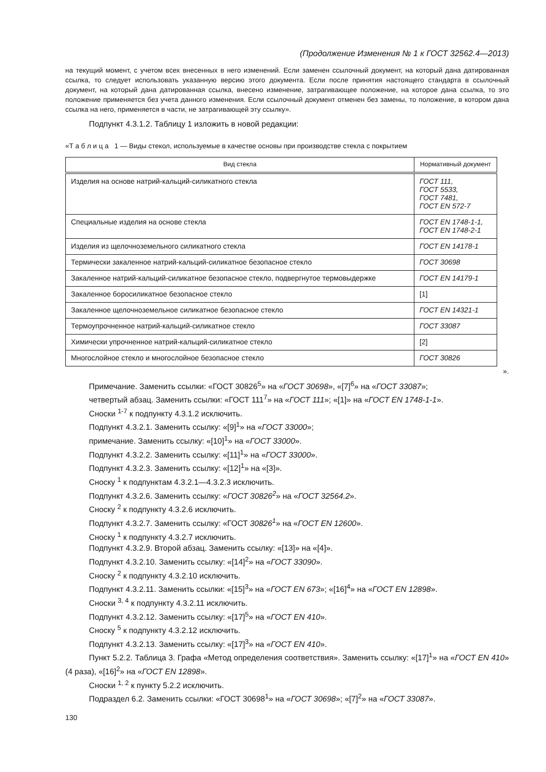(Продолжение Изменения № 1 к ГОСТ 32562.4—2013)
на текущий момент, с учетом всех внесенных в него изменений. Если заменен ссылочный документ, на который дана датированная ссылка, то следует использовать указанную версию этого документа. Если после принятия настоящего стандарта в ссылочный документ, на который дана датированная ссылка, внесено изменение, затрагивающее положение, на которое дана ссылка, то это положение применяется без учета данного изменения. Если ссылочный документ отменен без замены, то положение, в котором дана ссылка на него, применяется в части, не затрагивающей эту ссылку».
Подпункт 4.3.1.2. Таблицу 1 изложить в новой редакции:
«Т а б л и ц а 1 — Виды стекол, используемые в качестве основы при производстве стекла с покрытием
| Вид стекла | Нормативный документ |
| --- | --- |
| Изделия на основе натрий-кальций-силикатного стекла | ГОСТ 111, ГОСТ 5533, ГОСТ 7481, ГОСТ EN 572-7 |
| Специальные изделия на основе стекла | ГОСТ EN 1748-1-1, ГОСТ EN 1748-2-1 |
| Изделия из щелочноземельного силикатного стекла | ГОСТ EN 14178-1 |
| Термически закаленное натрий-кальций-силикатное безопасное стекло | ГОСТ 30698 |
| Закаленное натрий-кальций-силикатное безопасное стекло, подвергнутое термовыдержке | ГОСТ EN 14179-1 |
| Закаленное боросиликатное безопасное стекло | [1] |
| Закаленное щелочноземельное силикатное безопасное стекло | ГОСТ EN 14321-1 |
| Термоупрочненное натрий-кальций-силикатное стекло | ГОСТ 33087 |
| Химически упрочненное натрий-кальций-силикатное стекло | [2] |
| Многослойное стекло и многослойное безопасное стекло | ГОСТ 30826 |
».
Примечание. Заменить ссылки: «ГОСТ 30826<sup>5</sup>» на «ГОСТ 30698», «[7]<sup>6</sup>» на «ГОСТ 33087»;
четвертый абзац. Заменить ссылки: «ГОСТ 111<sup>7</sup>» на «ГОСТ 111»; «[1]» на «ГОСТ EN 1748-1-1».
Сноски <sup>1-7</sup> к подпункту 4.3.1.2 исключить.
Подпункт 4.3.2.1. Заменить ссылку: «[9]<sup>1</sup>» на «ГОСТ 33000»;
примечание. Заменить ссылку: «[10]<sup>1</sup>» на «ГОСТ 33000».
Подпункт 4.3.2.2. Заменить ссылку: «[11]<sup>1</sup>» на «ГОСТ 33000».
Подпункт 4.3.2.3. Заменить ссылку: «[12]<sup>1</sup>» на «[3]».
Сноску <sup>1</sup> к подпунктам 4.3.2.1—4.3.2.3 исключить.
Подпункт 4.3.2.6. Заменить ссылку: «ГОСТ 30826<sup>2</sup>» на «ГОСТ 32564.2».
Сноску <sup>2</sup> к подпункту 4.3.2.6 исключить.
Подпункт 4.3.2.7. Заменить ссылку: «ГОСТ 30826<sup>1</sup>» на «ГОСТ EN 12600».
Сноску <sup>1</sup> к подпункту 4.3.2.7 исключить.
Подпункт 4.3.2.9. Второй абзац. Заменить ссылку: «[13]» на «[4]».
Подпункт 4.3.2.10. Заменить ссылку: «[14]<sup>2</sup>» на «ГОСТ 33090».
Сноску <sup>2</sup> к подпункту 4.3.2.10 исключить.
Подпункт 4.3.2.11. Заменить ссылки: «[15]<sup>3</sup>» на «ГОСТ EN 673»; «[16]<sup>4</sup>» на «ГОСТ EN 12898».
Сноски <sup>3, 4</sup> к подпункту 4.3.2.11 исключить.
Подпункт 4.3.2.12. Заменить ссылку: «[17]<sup>5</sup>» на «ГОСТ EN 410».
Сноску <sup>5</sup> к подпункту 4.3.2.12 исключить.
Подпункт 4.3.2.13. Заменить ссылку: «[17]<sup>3</sup>» на «ГОСТ EN 410».
Пункт 5.2.2. Таблица 3. Графа «Метод определения соответствия». Заменить ссылку: «[17]<sup>1</sup>» на «ГОСТ EN 410» (4 раза), «[16]<sup>2</sup>» на «ГОСТ EN 12898».
Сноски <sup>1, 2</sup> к пункту 5.2.2 исключить.
Подраздел 6.2. Заменить ссылки: «ГОСТ 30698<sup>1</sup>» на «ГОСТ 30698»; «[7]<sup>2</sup>» на «ГОСТ 33087».
130